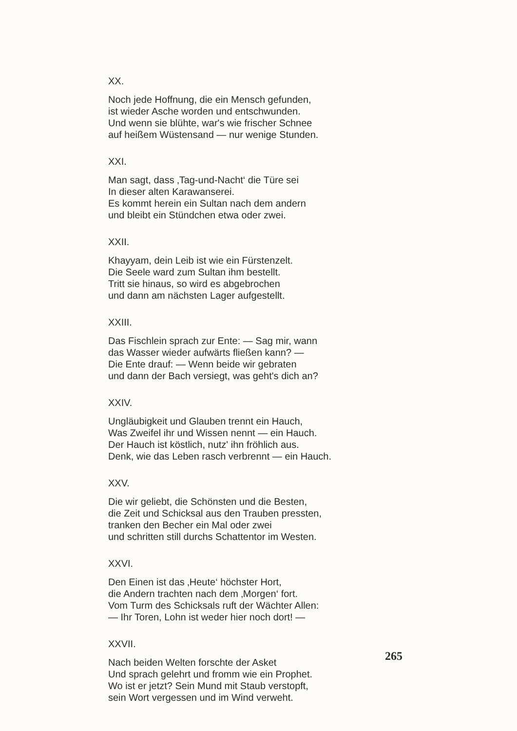XX.
Noch jede Hoffnung, die ein Mensch gefunden,
ist wieder Asche worden und entschwunden.
Und wenn sie blühte, war's wie frischer Schnee
auf heißem Wüstensand — nur wenige Stunden.
XXI.
Man sagt, dass ‚Tag-und-Nacht‘ die Türe sei
In dieser alten Karawanserei.
Es kommt herein ein Sultan nach dem andern
und bleibt ein Stündchen etwa oder zwei.
XXII.
Khayyam, dein Leib ist wie ein Fürstenzelt.
Die Seele ward zum Sultan ihm bestellt.
Tritt sie hinaus, so wird es abgebrochen
und dann am nächsten Lager aufgestellt.
XXIII.
Das Fischlein sprach zur Ente: — Sag mir, wann
das Wasser wieder aufwärts fließen kann? —
Die Ente drauf: — Wenn beide wir gebraten
und dann der Bach versiegt, was geht's dich an?
XXIV.
Ungläubigkeit und Glauben trennt ein Hauch,
Was Zweifel ihr und Wissen nennt — ein Hauch.
Der Hauch ist köstlich, nutz' ihn fröhlich aus.
Denk, wie das Leben rasch verbrennt — ein Hauch.
XXV.
Die wir geliebt, die Schönsten und die Besten,
die Zeit und Schicksal aus den Trauben pressten,
tranken den Becher ein Mal oder zwei
und schritten still durchs Schattentor im Westen.
XXVI.
Den Einen ist das ‚Heute‘ höchster Hort,
die Andern trachten nach dem ‚Morgen‘ fort.
Vom Turm des Schicksals ruft der Wächter Allen:
— Ihr Toren, Lohn ist weder hier noch dort! —
XXVII.
Nach beiden Welten forschte der Asket
Und sprach gelehrt und fromm wie ein Prophet.
Wo ist er jetzt? Sein Mund mit Staub verstopft,
sein Wort vergessen und im Wind verweht.
265